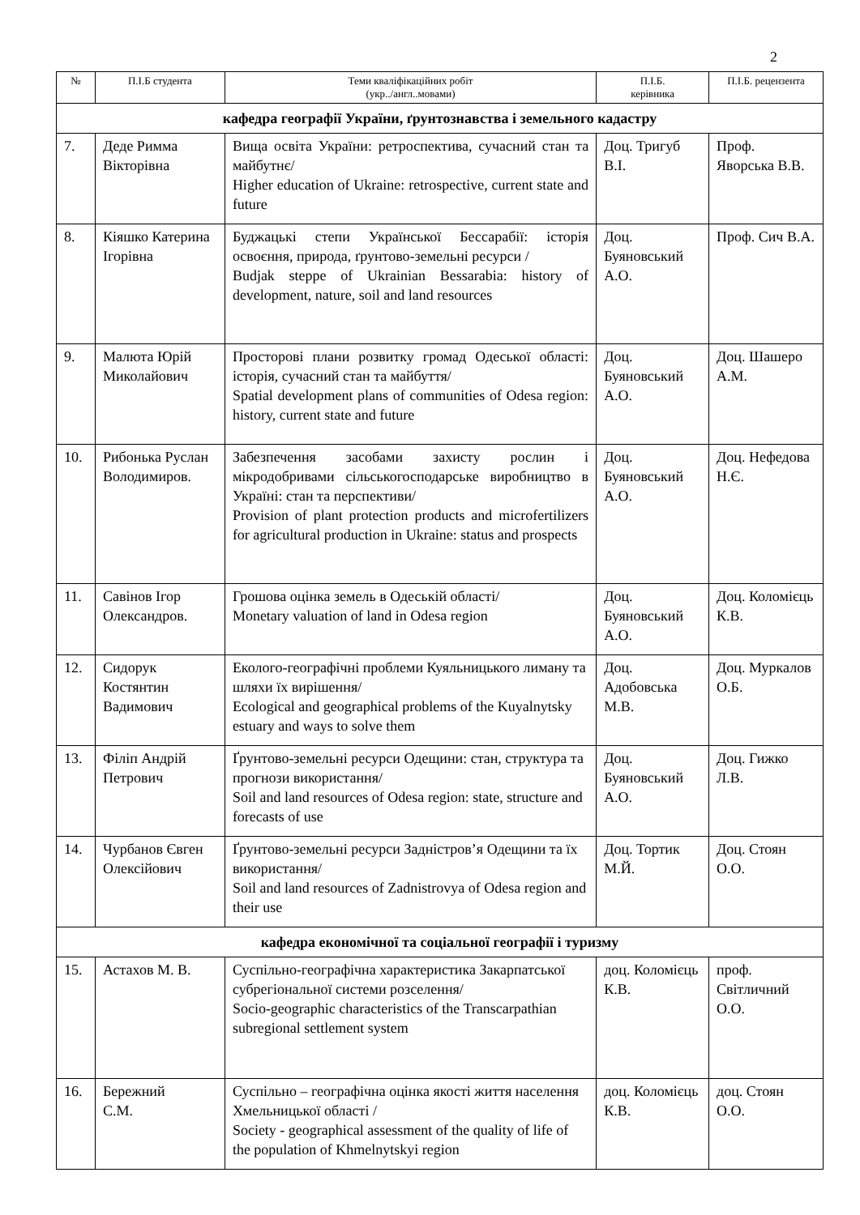2
| № | П.І.Б студента | Теми кваліфікаційних робіт (укр../англ..мовами) | П.І.Б. керівника | П.І.Б. рецензента |
| --- | --- | --- | --- | --- |
| кафедра географії України, ґрунтознавства і земельного кадастру | | | | |
| 7. | Деде Римма Вікторівна | Вища освіта України: ретроспектива, сучасний стан та майбутнє/ Higher education of Ukraine: retrospective, current state and future | Доц. Тригуб В.І. | Проф. Яворська В.В. |
| 8. | Кіяшко Катерина Ігорівна | Буджацькі степи Української Бессарабії: історія освоєння, природа, ґрунтово-земельні ресурси / Budjak steppe of Ukrainian Bessarabia: history of development, nature, soil and land resources | Доц. Буяновський А.О. | Проф. Сич В.А. |
| 9. | Малюта Юрій Миколайович | Просторові плани розвитку громад Одеської області: історія, сучасний стан та майбуття/ Spatial development plans of communities of Odesa region: history, current state and future | Доц. Буяновський А.О. | Доц. Шашеро А.М. |
| 10. | Рибонька Руслан Володимиров. | Забезпечення засобами захисту рослин і мікродобривами сільськогосподарське виробництво в Україні: стан та перспективи/ Provision of plant protection products and microfertilizers for agricultural production in Ukraine: status and prospects | Доц. Буяновський А.О. | Доц. Нефедова Н.Є. |
| 11. | Савінов Ігор Олександров. | Грошова оцінка земель в Одеській області/ Monetary valuation of land in Odesa region | Доц. Буяновський А.О. | Доц. Коломієць К.В. |
| 12. | Сидорук Костянтин Вадимович | Еколого-географічні проблеми Куяльницького лиману та шляхи їх вирішення/ Ecological and geographical problems of the Kuyalnytsky estuary and ways to solve them | Доц. Адобовська М.В. | Доц. Муркалов О.Б. |
| 13. | Філіп Андрій Петрович | Ґрунтово-земельні ресурси Одещини: стан, структура та прогнози використання/ Soil and land resources of Odesa region: state, structure and forecasts of use | Доц. Буяновський А.О. | Доц. Гижко Л.В. |
| 14. | Чурбанов Євген Олексійович | Ґрунтово-земельні ресурси Задністров’я Одещини та їх використання/ Soil and land resources of Zadnistrovya of Odesa region and their use | Доц. Тортик М.Й. | Доц. Стоян О.О. |
| кафедра економічної та соціальної географії і туризму | | | | |
| 15. | Астахов М. В. | Суспільно-географічна характеристика Закарпатської субрегіональної системи розселення/ Socio-geographic characteristics of the Transcarpathian subregional settlement system | доц. Коломієць К.В. | проф. Світличний О.О. |
| 16. | Бережний С.М. | Суспільно – географічна оцінка якості життя населення Хмельницької області / Society - geographical assessment of the quality of life of the population of Khmelnytskyi region | доц. Коломієць К.В. | доц. Стоян О.О. |